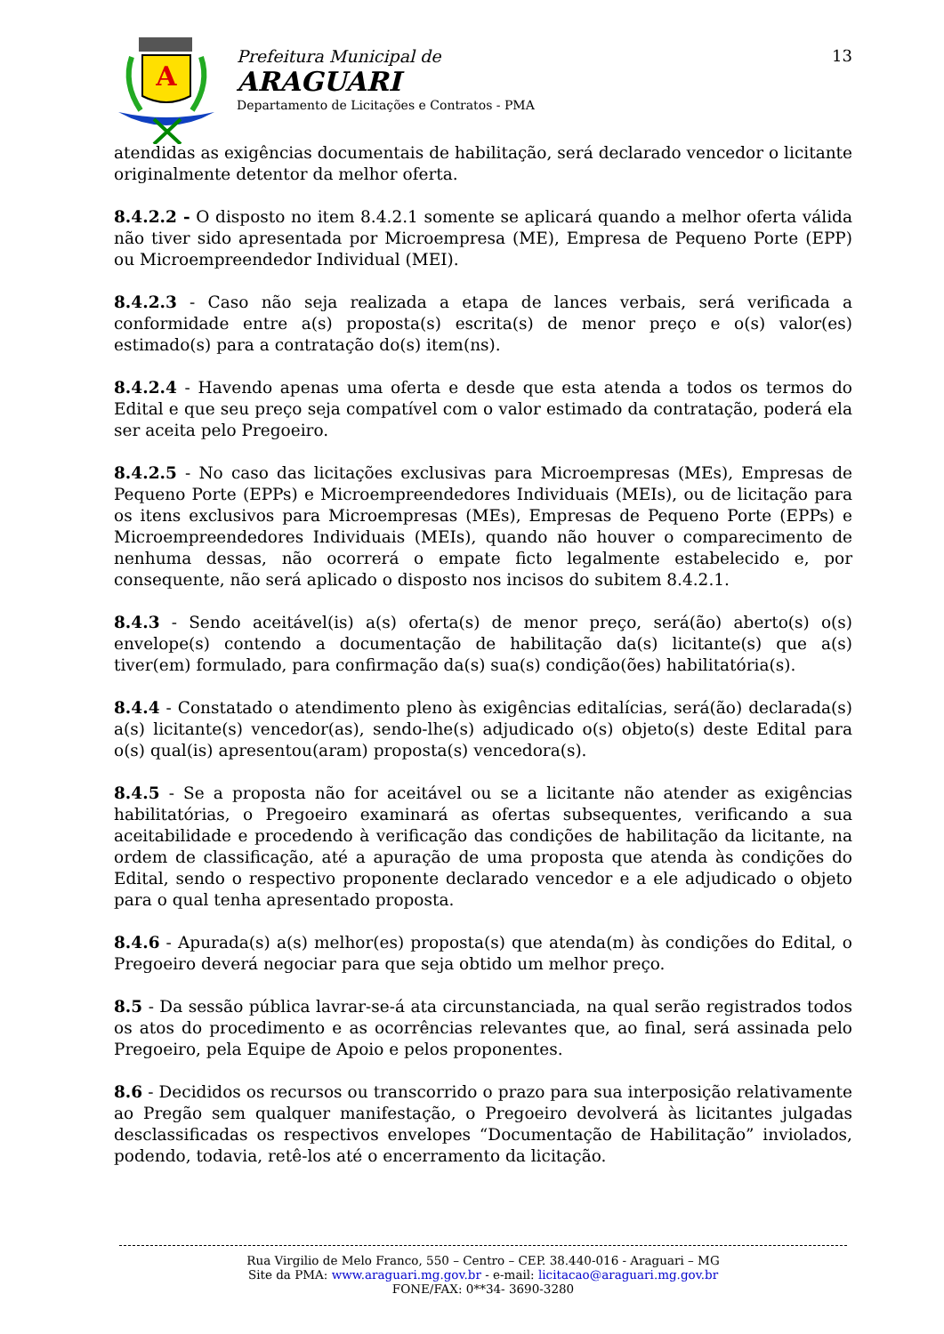A
Prefeitura Municipal de
ARAGUARI
Departamento de Licitações e Contratos - PMA
13
atendidas as exigências documentais de habilitação, será declarado vencedor o licitante originalmente detentor da melhor oferta.
8.4.2.2 - O disposto no item 8.4.2.1 somente se aplicará quando a melhor oferta válida não tiver sido apresentada por Microempresa (ME), Empresa de Pequeno Porte (EPP) ou Microempreendedor Individual (MEI).
8.4.2.3 - Caso não seja realizada a etapa de lances verbais, será verificada a conformidade entre a(s) proposta(s) escrita(s) de menor preço e o(s) valor(es) estimado(s) para a contratação do(s) item(ns).
8.4.2.4 - Havendo apenas uma oferta e desde que esta atenda a todos os termos do Edital e que seu preço seja compatível com o valor estimado da contratação, poderá ela ser aceita pelo Pregoeiro.
8.4.2.5 - No caso das licitações exclusivas para Microempresas (MEs), Empresas de Pequeno Porte (EPPs) e Microempreendedores Individuais (MEIs), ou de licitação para os itens exclusivos para Microempresas (MEs), Empresas de Pequeno Porte (EPPs) e Microempreendedores Individuais (MEIs), quando não houver o comparecimento de nenhuma dessas, não ocorrerá o empate ficto legalmente estabelecido e, por consequente, não será aplicado o disposto nos incisos do subitem 8.4.2.1.
8.4.3 - Sendo aceitável(is) a(s) oferta(s) de menor preço, será(ão) aberto(s) o(s) envelope(s) contendo a documentação de habilitação da(s) licitante(s) que a(s) tiver(em) formulado, para confirmação da(s) sua(s) condição(ões) habilitatória(s).
8.4.4 - Constatado o atendimento pleno às exigências editalícias, será(ão) declarada(s) a(s) licitante(s) vencedor(as), sendo-lhe(s) adjudicado o(s) objeto(s) deste Edital para o(s) qual(is) apresentou(aram) proposta(s) vencedora(s).
8.4.5 - Se a proposta não for aceitável ou se a licitante não atender as exigências habilitatórias, o Pregoeiro examinará as ofertas subsequentes, verificando a sua aceitabilidade e procedendo à verificação das condições de habilitação da licitante, na ordem de classificação, até a apuração de uma proposta que atenda às condições do Edital, sendo o respectivo proponente declarado vencedor e a ele adjudicado o objeto para o qual tenha apresentado proposta.
8.4.6 - Apurada(s) a(s) melhor(es) proposta(s) que atenda(m) às condições do Edital, o Pregoeiro deverá negociar para que seja obtido um melhor preço.
8.5 - Da sessão pública lavrar-se-á ata circunstanciada, na qual serão registrados todos os atos do procedimento e as ocorrências relevantes que, ao final, será assinada pelo Pregoeiro, pela Equipe de Apoio e pelos proponentes.
8.6 - Decididos os recursos ou transcorrido o prazo para sua interposição relativamente ao Pregão sem qualquer manifestação, o Pregoeiro devolverá às licitantes julgadas desclassificadas os respectivos envelopes “Documentação de Habilitação” inviolados, podendo, todavia, retê-los até o encerramento da licitação.
Rua Virgilio de Melo Franco, 550 – Centro – CEP. 38.440-016 - Araguari – MG
Site da PMA: www.araguari.mg.gov.br - e-mail: licitacao@araguari.mg.gov.br
FONE/FAX: 0**34- 3690-3280